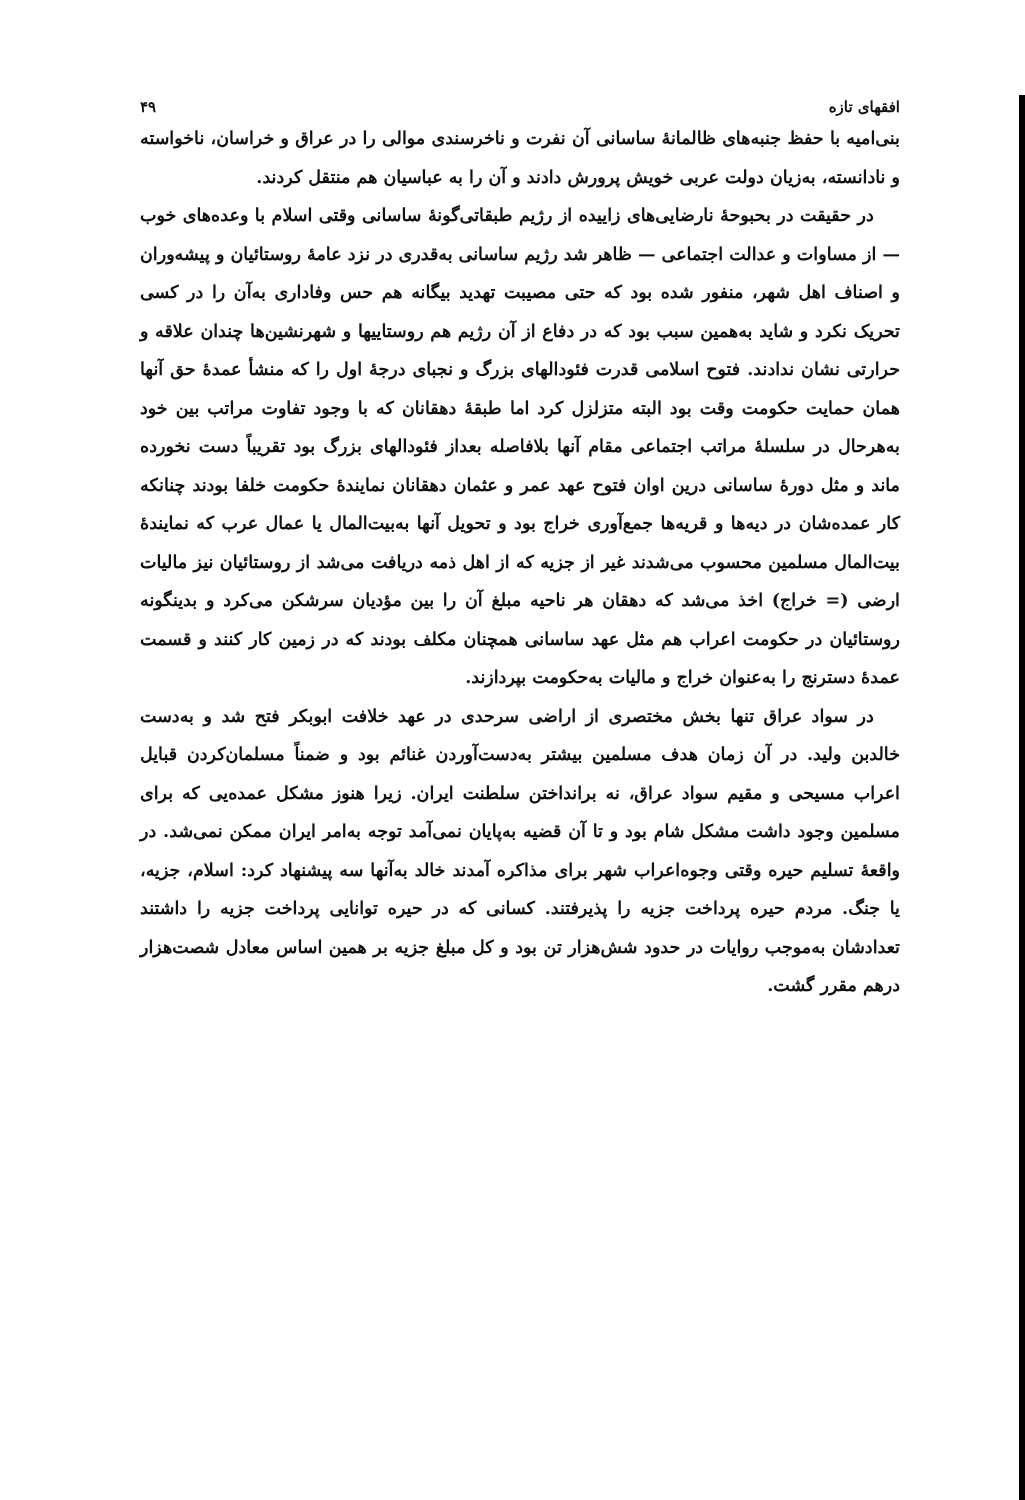افقهای تازه ۴۹
بنی‌امیه با حفظ جنبه‌های ظالمانهٔ ساسانی آن نفرت و ناخرسندی موالی را در عراق و خراسان، ناخواسته و نادانسته، به‌زیان دولت عربی خویش پرورش دادند و آن را به عباسیان هم منتقل کردند.
در حقیقت در بحبوحهٔ نارضایی‌های زاییده از رژیم طبقاتی‌گونهٔ ساسانی وقتی اسلام با وعده‌های خوب — از مساوات و عدالت اجتماعی — ظاهر شد رژیم ساسانی به‌قدری در نزد عامهٔ روستائیان و پیشه‌وران و اصناف اهل شهر، منفور شده بود که حتی مصیبت تهدید بیگانه هم حس وفاداری به‌آن را در کسی تحریک نکرد و شاید به‌همین سبب بود که در دفاع از آن رژیم هم روستاییها و شهرنشین‌ها چندان علاقه و حرارتی نشان ندادند. فتوح اسلامی قدرت فئودالهای بزرگ و نجبای درجهٔ اول را که منشأ عمدهٔ حق آنها همان حمایت حکومت وقت بود البته متزلزل کرد اما طبقهٔ دهقانان که با وجود تفاوت مراتب بین خود به‌هرحال در سلسلهٔ مراتب اجتماعی مقام آنها بلافاصله بعداز فئودالهای بزرگ بود تقریباً دست نخورده ماند و مثل دورهٔ ساسانی درین اوان فتوح عهد عمر و عثمان دهقانان نمایندهٔ حکومت خلفا بودند چنانکه کار عمده‌شان در دیه‌ها و قریه‌ها جمع‌آوری خراج بود و تحویل آنها به‌بیت‌المال یا عمال عرب که نمایندهٔ بیت‌المال مسلمین محسوب می‌شدند غیر از جزیه که از اهل ذمه دریافت می‌شد از روستائیان نیز مالیات ارضی (= خراج) اخذ می‌شد که دهقان هر ناحیه مبلغ آن را بین مؤدیان سرشکن می‌کرد و بدینگونه روستائیان در حکومت اعراب هم مثل عهد ساسانی همچنان مکلف بودند که در زمین کار کنند و قسمت عمدهٔ دسترنج را به‌عنوان خراج و مالیات به‌حکومت بپردازند.
در سواد عراق تنها بخش مختصری از اراضی سرحدی در عهد خلافت ابوبکر فتح شد و به‌دست خالدبن ولید. در آن زمان هدف مسلمین بیشتر به‌دست‌آوردن غنائم بود و ضمناً مسلمان‌کردن قبایل اعراب مسیحی و مقیم سواد عراق، نه برانداختن سلطنت ایران. زیرا هنوز مشکل عمده‌یی که برای مسلمین وجود داشت مشکل شام بود و تا آن قضیه به‌پایان نمی‌آمد توجه به‌امر ایران ممکن نمی‌شد. در واقعهٔ تسلیم حیره وقتی وجوه‌اعراب شهر برای مذاکره آمدند خالد به‌آنها سه پیشنهاد کرد: اسلام، جزیه، یا جنگ. مردم حیره پرداخت جزیه را پذیرفتند. کسانی که در حیره توانایی پرداخت جزیه را داشتند تعدادشان به‌موجب روایات در حدود شش‌هزار تن بود و کل مبلغ جزیه بر همین اساس معادل شصت‌هزار درهم مقرر گشت.